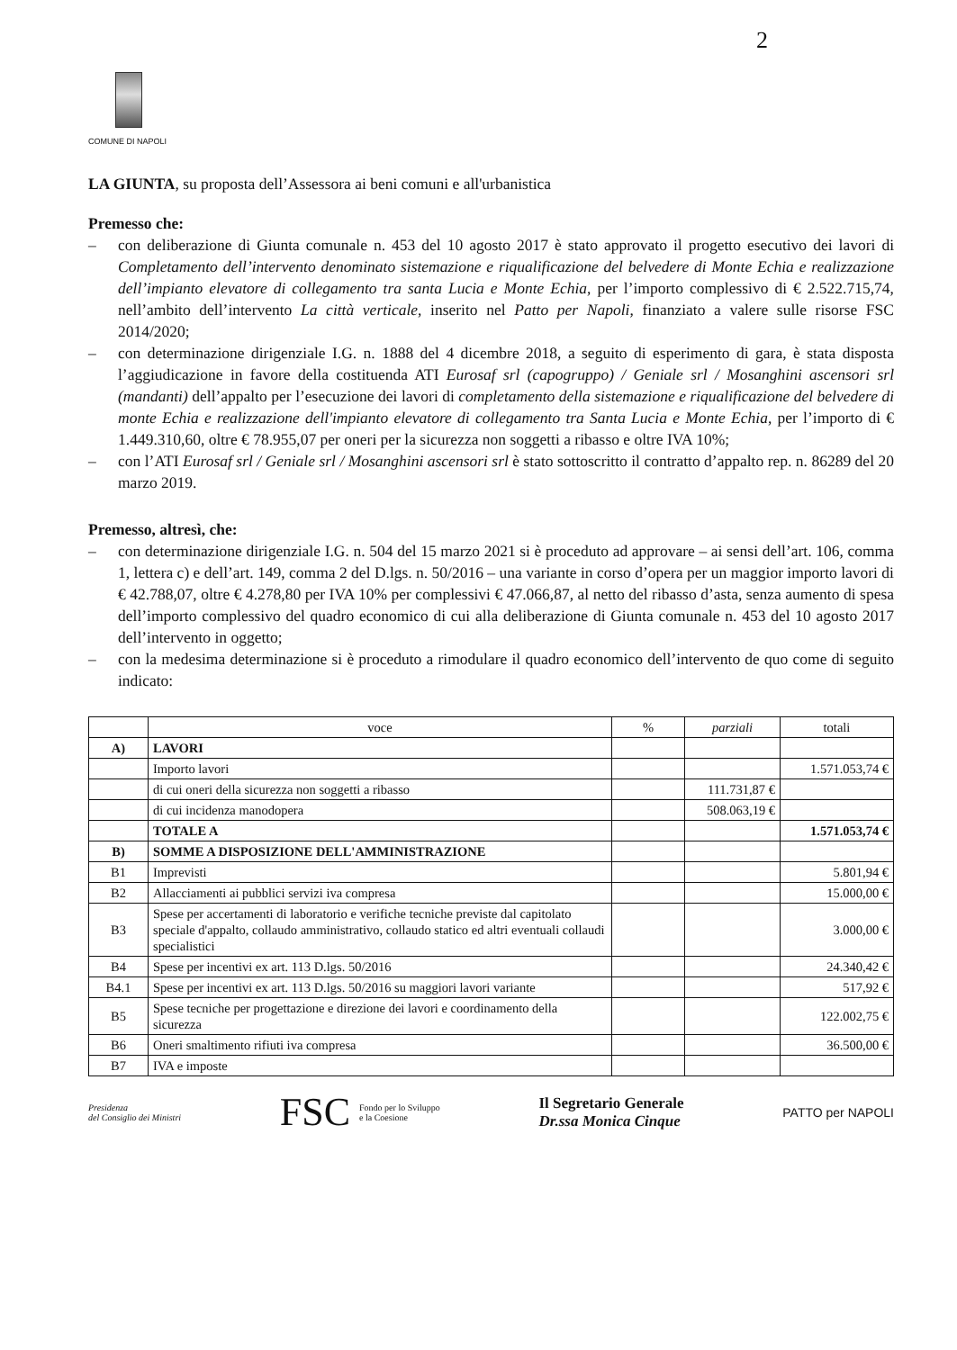2
COMUNE DI NAPOLI
LA GIUNTA, su proposta dell’Assessora ai beni comuni e all'urbanistica
Premesso che:
– con deliberazione di Giunta comunale n. 453 del 10 agosto 2017 è stato approvato il progetto esecutivo dei lavori di Completamento dell’intervento denominato sistemazione e riqualificazione del belvedere di Monte Echia e realizzazione dell’impianto elevatore di collegamento tra santa Lucia e Monte Echia, per l’importo complessivo di € 2.522.715,74, nell’ambito dell’intervento La città verticale, inserito nel Patto per Napoli, finanziato a valere sulle risorse FSC 2014/2020;
– con determinazione dirigenziale I.G. n. 1888 del 4 dicembre 2018, a seguito di esperimento di gara, è stata disposta l’aggiudicazione in favore della costituenda ATI Eurosaf srl (capogruppo) / Geniale srl / Mosanghini ascensori srl (mandanti) dell’appalto per l’esecuzione dei lavori di completamento della sistemazione e riqualificazione del belvedere di monte Echia e realizzazione dell'impianto elevatore di collegamento tra Santa Lucia e Monte Echia, per l’importo di € 1.449.310,60, oltre € 78.955,07 per oneri per la sicurezza non soggetti a ribasso e oltre IVA 10%;
– con l’ATI Eurosaf srl / Geniale srl / Mosanghini ascensori srl è stato sottoscritto il contratto d’appalto rep. n. 86289 del 20 marzo 2019.
Premesso, altresì, che:
– con determinazione dirigenziale I.G. n. 504 del 15 marzo 2021 si è proceduto ad approvare – ai sensi dell’art. 106, comma 1, lettera c) e dell’art. 149, comma 2 del D.lgs. n. 50/2016 – una variante in corso d’opera per un maggior importo lavori di € 42.788,07, oltre € 4.278,80 per IVA 10% per complessivi € 47.066,87, al netto del ribasso d’asta, senza aumento di spesa dell’importo complessivo del quadro economico di cui alla deliberazione di Giunta comunale n. 453 del 10 agosto 2017 dell’intervento in oggetto;
– con la medesima determinazione si è proceduto a rimodulare il quadro economico dell’intervento de quo come di seguito indicato:
| | voce | % | parziali | totali |
| --- | --- | --- | --- | --- |
| A) | LAVORI | | | |
| | Importo lavori | | | 1.571.053,74 € |
| | di cui oneri della sicurezza non soggetti a ribasso | | 111.731,87 € | |
| | di cui incidenza manodopera | | 508.063,19 € | |
| | TOTALE A | | | 1.571.053,74 € |
| B) | SOMME A DISPOSIZIONE DELL'AMMINISTRAZIONE | | | |
| B1 | Imprevisti | | | 5.801,94 € |
| B2 | Allacciamenti ai pubblici servizi iva compresa | | | 15.000,00 € |
| B3 | Spese per accertamenti di laboratorio e verifiche tecniche previste dal capitolato speciale d'appalto, collaudo amministrativo, collaudo statico ed altri eventuali collaudi specialistici | | | 3.000,00 € |
| B4 | Spese per incentivi ex art. 113 D.lgs. 50/2016 | | | 24.340,42 € |
| B4.1 | Spese per incentivi ex art. 113 D.lgs. 50/2016 su maggiori lavori variante | | | 517,92 € |
| B5 | Spese tecniche per progettazione e direzione dei lavori e coordinamento della sicurezza | | | 122.002,75 € |
| B6 | Oneri smaltimento rifiuti iva compresa | | | 36.500,00 € |
| B7 | IVA e imposte | | | |
Presidenza
del Consiglio dei Ministri
FSC Fondo per lo Sviluppo
e la Coesione
Il Segretario Generale
Dr.ssa Monica Cinque
PATTO per NAPOLI